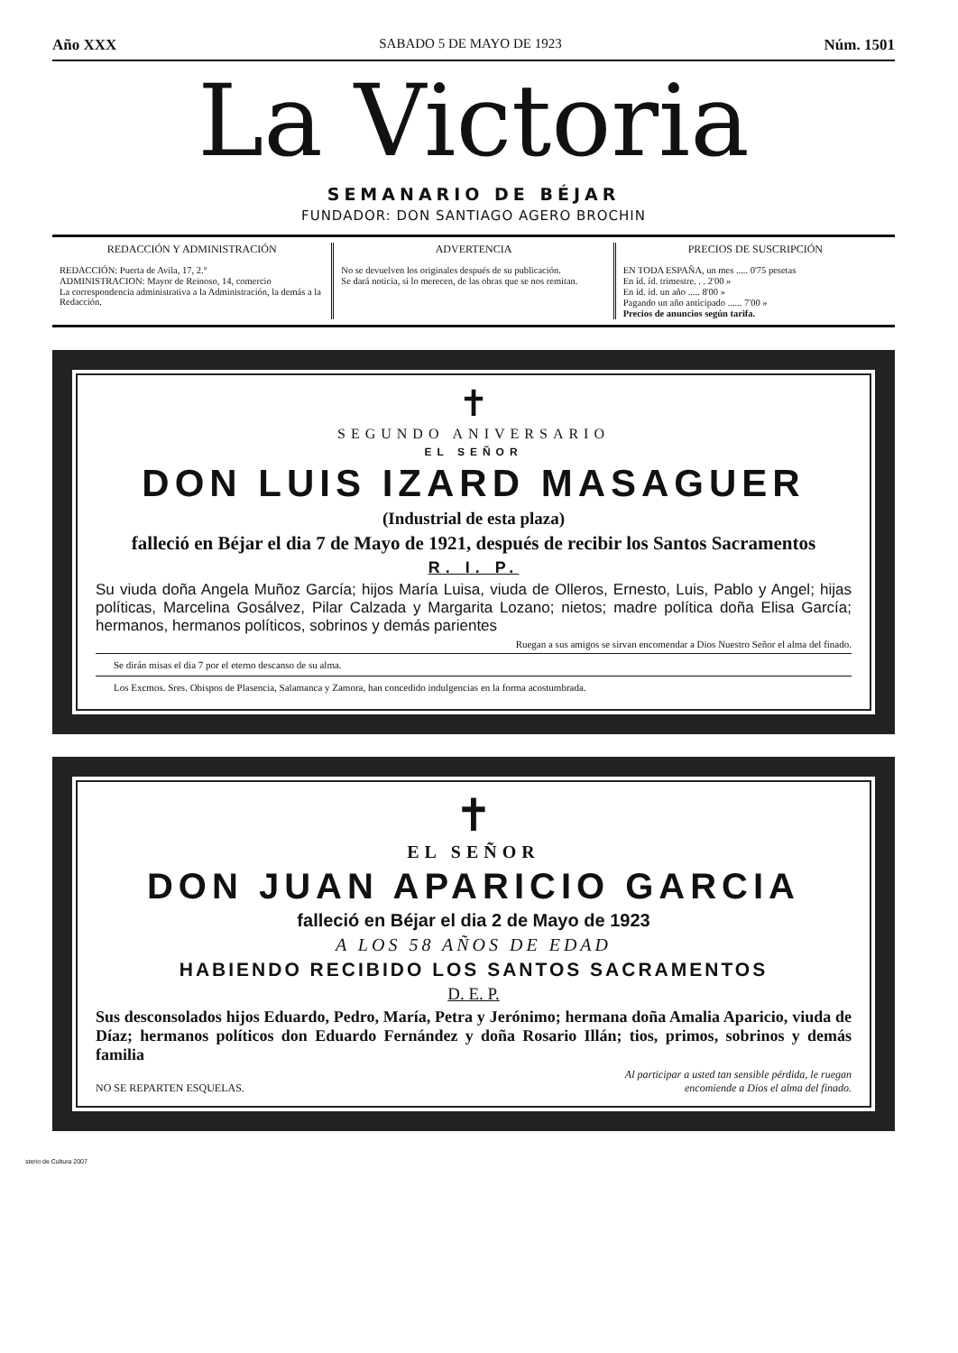Año XXX SABADO 5 DE MAYO DE 1923 Núm. 1501
La Victoria
SEMANARIO DE BÉJAR
FUNDADOR: DON SANTIAGO AGERO BROCHIN
REDACCIÓN Y ADMINISTRACIÓN
REDACCIÓN: Puerta de Avila, 17, 2.°
ADMINISTRACION: Mayor de Reinoso, 14, comercio
La correspondencia administrativa a la Administración, la demás a la Redacción.
ADVERTENCIA
No se devuelven los originales después de su publicación.
Se dará noticia, si lo merecen, de las obras que se nos remitan.
PRECIOS DE SUSCRIPCIÓN
EN TODA ESPAÑA, un mes ..... 0'75 pesetas
En íd. íd. trimestre. . . 2'00 »
En íd. íd. un año ..... 8'00 »
Pagando un año anticipado ...... 7'00 »
Precios de anuncios según tarifa.
✝
SEGUNDO ANIVERSARIO
EL SEÑOR
DON LUIS IZARD MASAGUER
(Industrial de esta plaza)
falleció en Béjar el dia 7 de Mayo de 1921, después de recibir los Santos Sacramentos
R. I. P.
Su viuda doña Angela Muñoz García; hijos María Luisa, viuda de Olleros, Ernesto, Luis, Pablo y Angel; hijas políticas, Marcelina Gosálvez, Pilar Calzada y Margarita Lozano; nietos; madre política doña Elisa García; hermanos, hermanos políticos, sobrinos y demás parientes
Ruegan a sus amigos se sirvan encomendar a Dios Nuestro Señor el alma del finado.
Se dirán misas el dia 7 por el eterno descanso de su alma.
Los Excmos. Sres. Obispos de Plasencia, Salamanca y Zamora, han concedido indulgencias en la forma acostumbrada.
✝
EL SEÑOR
DON JUAN APARICIO GARCIA
falleció en Béjar el dia 2 de Mayo de 1923
A LOS 58 AÑOS DE EDAD
HABIENDO RECIBIDO LOS SANTOS SACRAMENTOS
D. E. P.
Sus desconsolados hijos Eduardo, Pedro, María, Petra y Jerónimo; hermana doña Amalia Aparicio, viuda de Díaz; hermanos políticos don Eduardo Fernández y doña Rosario Illán; tios, primos, sobrinos y demás familia
NO SE REPARTEN ESQUELAS. Al participar a usted tan sensible pérdida, le ruegan
encomiende a Dios el alma del finado.
sterio de Cultura 2007